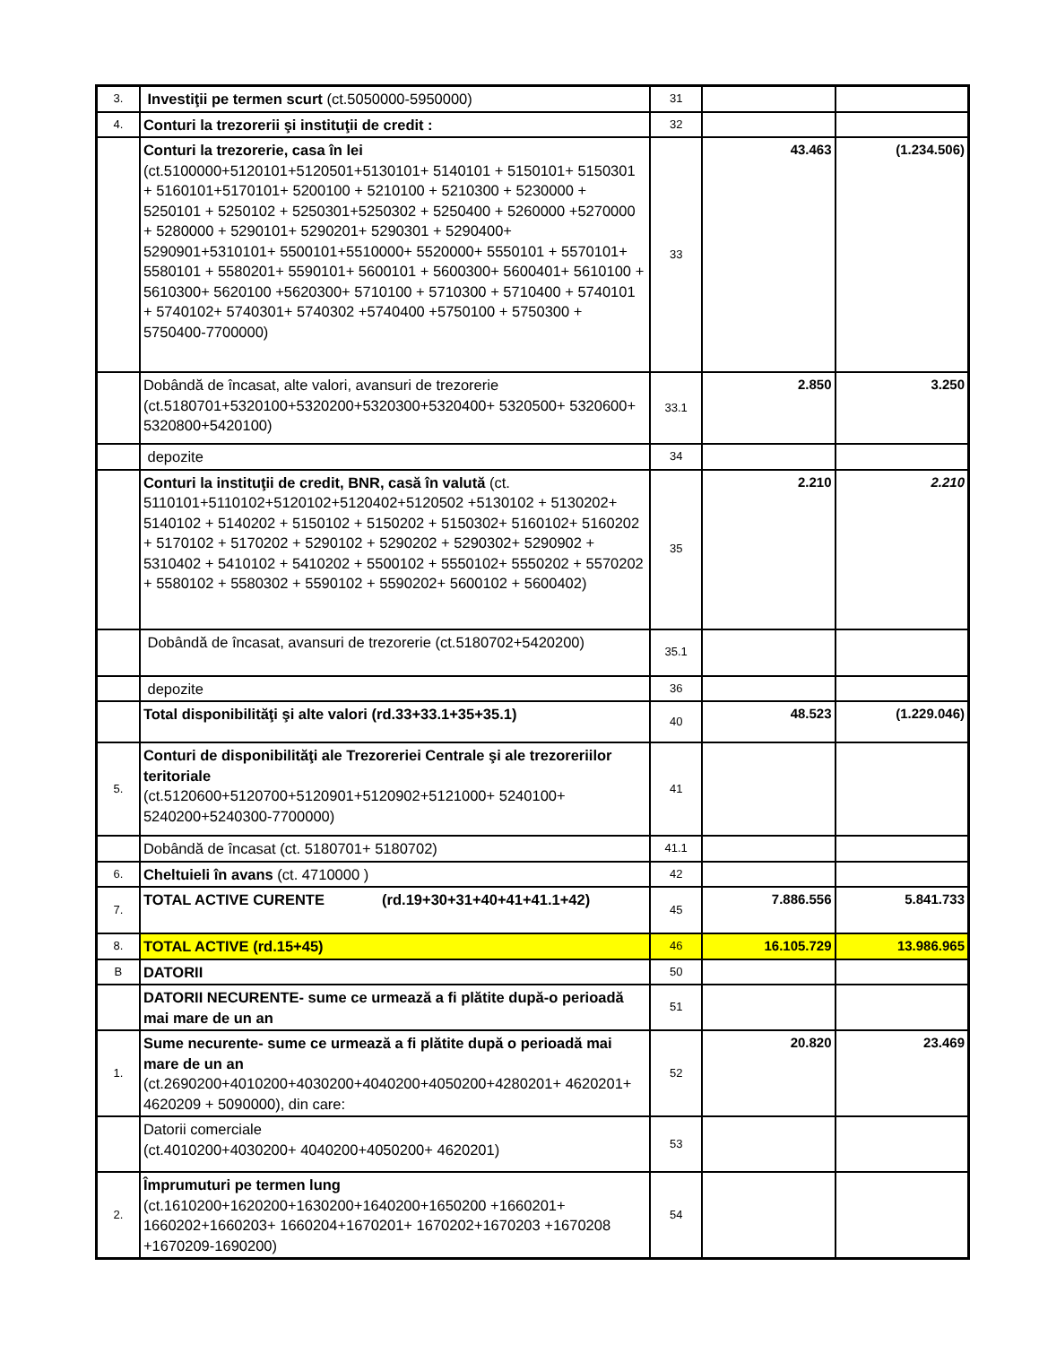| 3. | Investiţii pe termen scurt (ct.5050000-5950000) | 31 | | |
| 4. | Conturi la trezorerii şi instituţii de credit : | 32 | | |
| | Conturi la trezorerie, casa în lei (ct.5100000+5120101+5120501+5130101+ 5140101 + 5150101+ 5150301 + 5160101+5170101+ 5200100 + 5210100 + 5210300 + 5230000 + 5250101 + 5250102 + 5250301+5250302 + 5250400 + 5260000 +5270000 + 5280000 + 5290101+ 5290201+ 5290301 + 5290400+ 5290901+5310101+ 5500101+5510000+ 5520000+ 5550101 + 5570101+ 5580101 + 5580201+ 5590101+ 5600101 + 5600300+ 5600401+ 5610100 + 5610300+ 5620100 +5620300+ 5710100 + 5710300 + 5710400 + 5740101 + 5740102+ 5740301+ 5740302 +5740400 +5750100 + 5750300 + 5750400-7700000) | 33 | 43.463 | (1.234.506) |
| | Dobândă de încasat, alte valori, avansuri de trezorerie (ct.5180701+5320100+5320200+5320300+5320400+ 5320500+ 5320600+ 5320800+5420100) | 33.1 | 2.850 | 3.250 |
| | depozite | 34 | | |
| | Conturi la instituţii de credit, BNR, casă în valută (ct. 5110101+5110102+5120102+5120402+5120502 +5130102 + 5130202+ 5140102 + 5140202 + 5150102 + 5150202 + 5150302+ 5160102+ 5160202 + 5170102 + 5170202 + 5290102 + 5290202 + 5290302+ 5290902 + 5310402 + 5410102 + 5410202 + 5500102 + 5550102+ 5550202 + 5570202 + 5580102 + 5580302 + 5590102 + 5590202+ 5600102 + 5600402) | 35 | 2.210 | 2.210 |
| | Dobândă de încasat, avansuri de trezorerie (ct.5180702+5420200) | 35.1 | | |
| | depozite | 36 | | |
| | Total disponibilităţi şi alte valori (rd.33+33.1+35+35.1) | 40 | 48.523 | (1.229.046) |
| 5. | Conturi de disponibilităţi ale Trezoreriei Centrale şi ale trezoreriilor teritoriale (ct.5120600+5120700+5120901+5120902+5121000+ 5240100+ 5240200+5240300-7700000) | 41 | | |
| | Dobândă de încasat (ct. 5180701+ 5180702) | 41.1 | | |
| 6. | Cheltuieli în avans (ct. 4710000 ) | 42 | | |
| 7. | TOTAL ACTIVE CURENTE (rd.19+30+31+40+41+41.1+42) | 45 | 7.886.556 | 5.841.733 |
| 8. | TOTAL ACTIVE (rd.15+45) | 46 | 16.105.729 | 13.986.965 |
| B | DATORII | 50 | | |
| | DATORII NECURENTE- sume ce urmează a fi plătite după-o perioadă mai mare de un an | 51 | | |
| 1. | Sume necurente- sume ce urmează a fi plătite după o perioadă mai mare de un an (ct.2690200+4010200+4030200+4040200+4050200+4280201+ 4620201+ 4620209 + 5090000), din care: | 52 | 20.820 | 23.469 |
| | Datorii comerciale (ct.4010200+4030200+ 4040200+4050200+ 4620201) | 53 | | |
| 2. | Împrumuturi pe termen lung (ct.1610200+1620200+1630200+1640200+1650200 +1660201+ 1660202+1660203+ 1660204+1670201+ 1670202+1670203 +1670208 +1670209-1690200) | 54 | | |